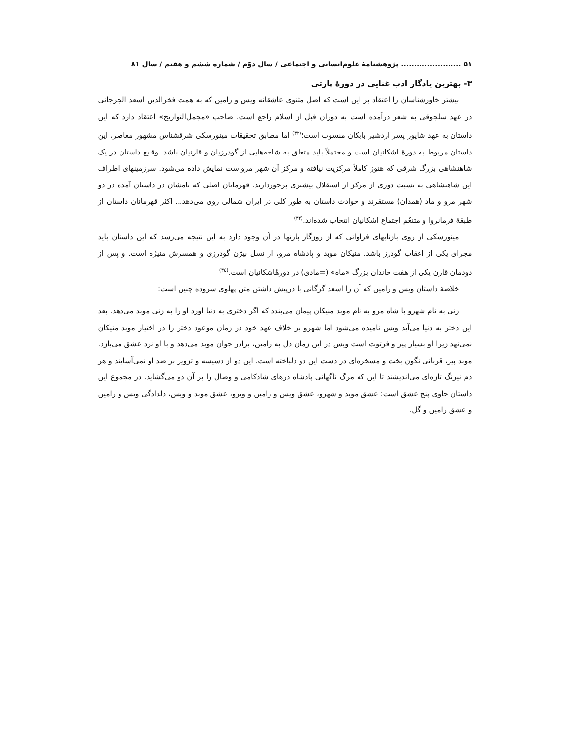۵۱ ....................... پژوهشنامهٔ علوم‌انسانی و اجتماعی / سال دوّم / شماره ششم و هفتم / سال ۸۱
۳- بهترین یادگار ادب غنایی در دورهٔ پارتی
بیشتر خاورشناسان را اعتقاد بر این است که اصل مثنوی عاشقانه ویس و رامین که به همت فخرالدین اسعد الجرجانی در عهد سلجوقی به شعر درآمده است به دوران قبل از اسلام راجع است. صاحب «مجمل‌التواریخ» اعتقاد دارد که این داستان به عهد شاپور پسر اردشیر بابکان منسوب است؛<sup>(۳۲)</sup> اما مطابق تحقیقات مینورسکی شرقشناس مشهور معاصر، این داستان مربوط به دورهٔ اشکانیان است و محتملاً باید متعلق به شاخه‌هایی از گودرزیان و قارنیان باشد. وقایع داستان در یک شاهنشاهی بزرگ شرقی که هنوز کاملاً مرکزیت نیافته و مرکز آن شهر مرواست نمایش داده می‌شود. سرزمینهای اطراف این شاهنشاهی به نسبت دوری از مرکز از استقلال بیشتری برخوردارند. قهرمانان اصلی که نامشان در داستان آمده در دو شهر مرو و ماد (همدان) مستقرند و حوادث داستان به طور کلی در ایران شمالی روی می‌دهد... اکثر قهرمانان داستان از طبقهٔ فرمانروا و متنعُم اجتماع اشکانیان انتخاب شده‌اند.<sup>(۳۳)</sup>
مینورسکی از روی بازتابهای فراوانی که از روزگار پارتها در آن وجود دارد به این نتیجه می‌رسد که این داستان باید مجرای یکی از اعقاب گودرز باشد. منیکان موبد و پادشاه مرو، از نسل بیژن گودرزی و همسرش منیژه است. و پس از دودمان قارن یکی از هفت خاندان بزرگ «ماه» (=مادی) در دورهٔاشکانیان است.<sup>(۳٤)</sup>
خلاصهٔ داستان ویس و رامین که آن را اسعد گرگانی با درپیش داشتن متن پهلوی سروده چنین است:
زنی به نام شهرو با شاه مرو به نام موبد منیکان پیمان می‌بندد که اگر دختری به دنیا آورد او را به زنی موبد می‌دهد. بعد این دختر به دنیا می‌آید ویس نامیده می‌شود اما شهرو بر خلاف عهد خود در زمان موعود دختر را در اختیار موبد منیکان نمی‌نهد زیرا او بسیار پیر و فرتوت است ویس در این زمان دل به رامین، برادر جوان موبد می‌دهد و با او نرد عشق می‌بازد. موبد پیر، قربانی نگون بخت و مسخره‌ای در دست این دو دلباخته است. این دو از دسیسه و تزویر بر ضد او نمی‌آسایند و هر دم نیرنگ تازه‌ای می‌اندیشند تا این که مرگ ناگهانی پادشاه درهای شادکامی و وصال را بر آن دو می‌گشاید. در مجموع این داستان حاوی پنج عشق است: عشق موبد و شهرو، عشق ویس و رامین و ویرو، عشق موبد و ویس، دلدادگی ویس و رامین و عشق رامین و گل.